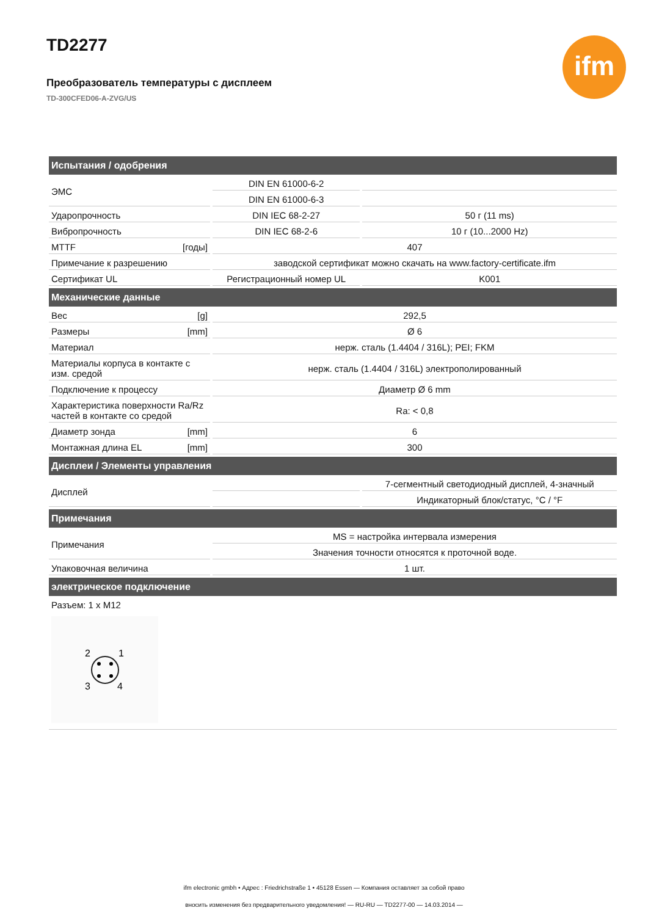TD2277
Преобразователь температуры с дисплеем
TD-300CFED06-A-ZVG/US
ifm
| Испытания / одобрения | | |
| --- | --- | --- |
| ЭМС | DIN EN 61000-6-2 | |
| | DIN EN 61000-6-3 | |
| Ударопрочность | DIN IEC 68-2-27 | 50 г (11 ms) |
| Вибропрочность | DIN IEC 68-2-6 | 10 г (10...2000 Hz) |
| MTTF [годы] | 407 | |
| Примечание к разрешению | заводской сертификат можно скачать на www.factory-certificate.ifm | |
| Сертификат UL | Регистрационный номер UL | K001 |
| Механические данные | | |
| Вес [g] | 292,5 | |
| Размеры [mm] | Ø 6 | |
| Материал | нерж. сталь (1.4404 / 316L); PEI; FKM | |
| Материалы корпуса в контакте с изм. средой | нерж. сталь (1.4404 / 316L) электрополированный | |
| Подключение к процессу | Диаметр Ø 6 mm | |
| Характеристика поверхности Ra/Rz частей в контакте со средой | Ra: < 0,8 | |
| Диаметр зонда [mm] | 6 | |
| Монтажная длина EL [mm] | 300 | |
| Дисплеи / Элементы управления | | |
| Дисплей | | 7-сегментный светодиодный дисплей, 4-значный |
| | | Индикаторный блок/статус, °C / °F |
| Примечания | | |
| Примечания | MS = настройка интервала измерения | |
| | Значения точности относятся к проточной воде. | |
| Упаковочная величина | 1 шт. | |
| электрическое подключение | | |
| Разъем: 1 x M12 2 1 3 4 | | |
ifm electronic gmbh • Адрес : Friedrichstraße 1 • 45128 Essen — Компания оставляет за собой право
вносить изменения без предварительного уведомления! — RU-RU — TD2277-00 — 14.03.2014 —